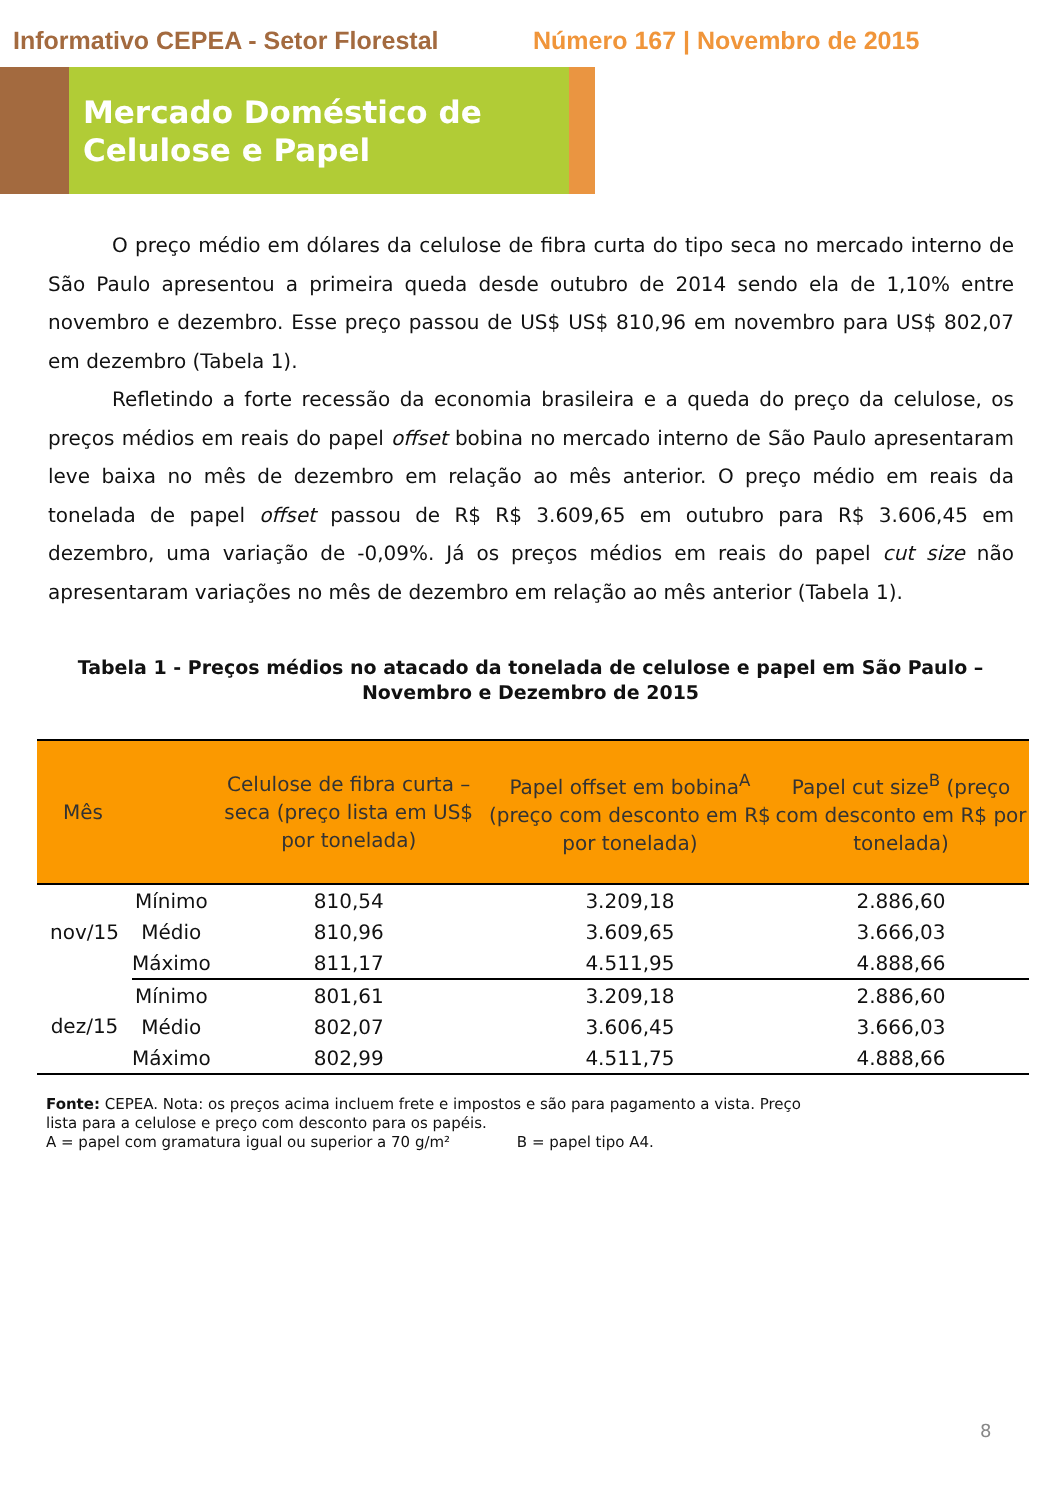Informativo CEPEA - Setor Florestal Número 167 | Novembro de 2015
Mercado Doméstico de
Celulose e Papel
O preço médio em dólares da celulose de fibra curta do tipo seca no mercado interno de São Paulo apresentou a primeira queda desde outubro de 2014 sendo ela de 1,10% entre novembro e dezembro. Esse preço passou de US$ US$ 810,96 em novembro para US$ 802,07 em dezembro (Tabela 1).
Refletindo a forte recessão da economia brasileira e a queda do preço da celulose, os preços médios em reais do papel offset bobina no mercado interno de São Paulo apresentaram leve baixa no mês de dezembro em relação ao mês anterior. O preço médio em reais da tonelada de papel offset passou de R$ R$ 3.609,65 em outubro para R$ 3.606,45 em dezembro, uma variação de -0,09%. Já os preços médios em reais do papel cut size não apresentaram variações no mês de dezembro em relação ao mês anterior (Tabela 1).
Tabela 1 - Preços médios no atacado da tonelada de celulose e papel em São Paulo – Novembro e Dezembro de 2015
| Mês | | Celulose de fibra curta – seca (preço lista em US$ por tonelada) | Papel offset em bobina<sup>A</sup> (preço com desconto em R$ por tonelada) | Papel cut size<sup>B</sup> (preço com desconto em R$ por tonelada) |
| --- | --- | --- | --- | --- |
| nov/15 | Mínimo | 810,54 | 3.209,18 | 2.886,60 |
| | Médio | 810,96 | 3.609,65 | 3.666,03 |
| | Máximo | 811,17 | 4.511,95 | 4.888,66 |
| dez/15 | Mínimo | 801,61 | 3.209,18 | 2.886,60 |
| | Médio | 802,07 | 3.606,45 | 3.666,03 |
| | Máximo | 802,99 | 4.511,75 | 4.888,66 |
Fonte: CEPEA. Nota: os preços acima incluem frete e impostos e são para pagamento a vista. Preço
lista para a celulose e preço com desconto para os papéis.
A = papel com gramatura igual ou superior a 70 g/m² B = papel tipo A4.
8